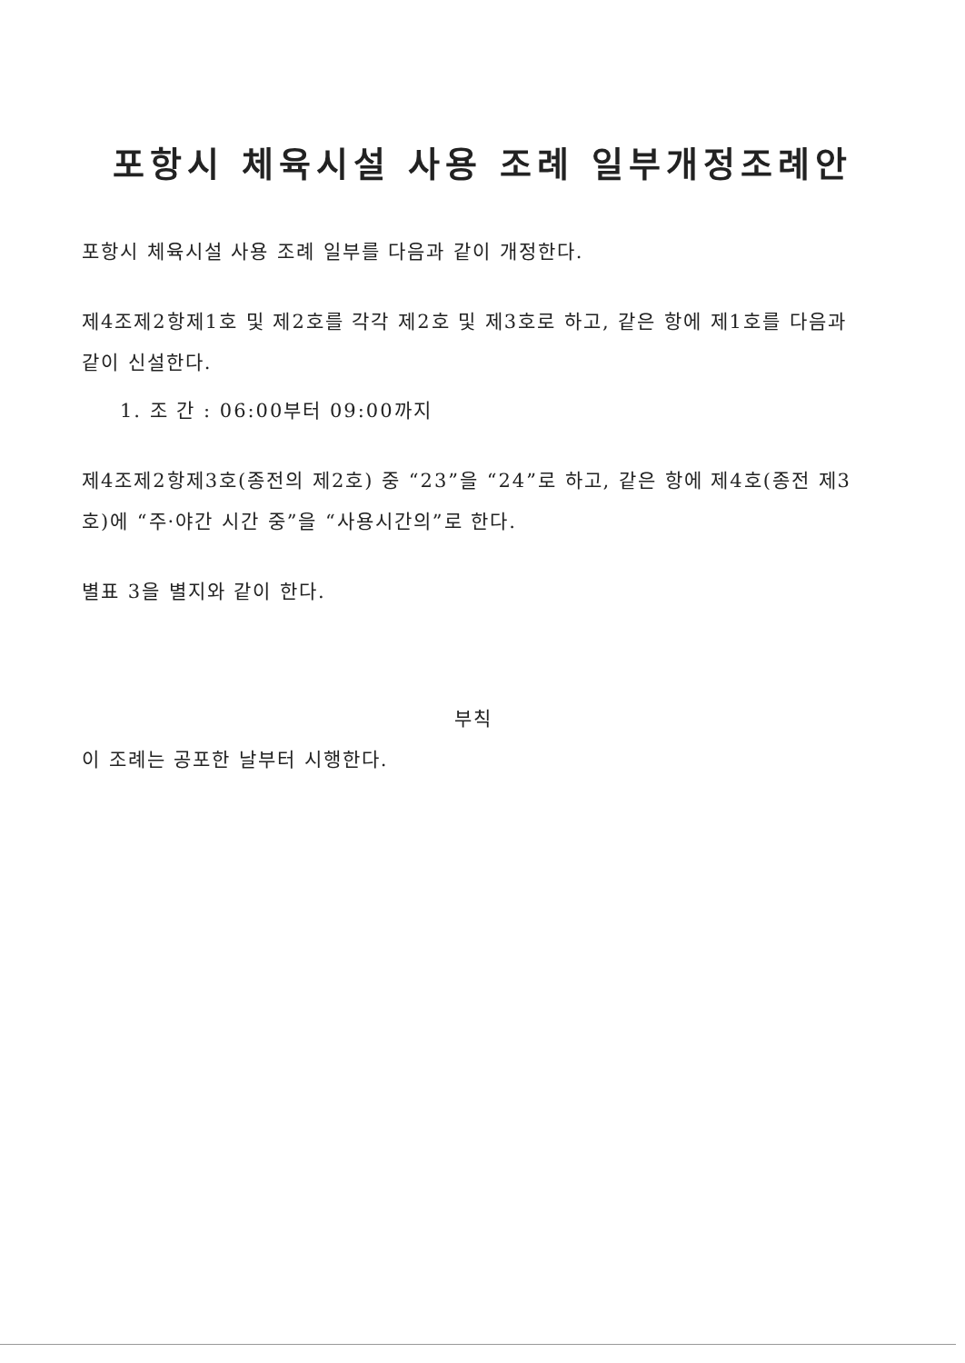포항시 체육시설 사용 조례 일부개정조례안
포항시 체육시설 사용 조례 일부를 다음과 같이 개정한다.
제4조제2항제1호 및 제2호를 각각 제2호 및 제3호로 하고, 같은 항에 제1호를 다음과 같이 신설한다.
1. 조 간 : 06:00부터 09:00까지
제4조제2항제3호(종전의 제2호) 중 “23”을 “24”로 하고, 같은 항에 제4호(종전 제3호)에 “주·야간 시간 중”을 “사용시간의”로 한다.
별표 3을 별지와 같이 한다.
부칙
이 조례는 공포한 날부터 시행한다.